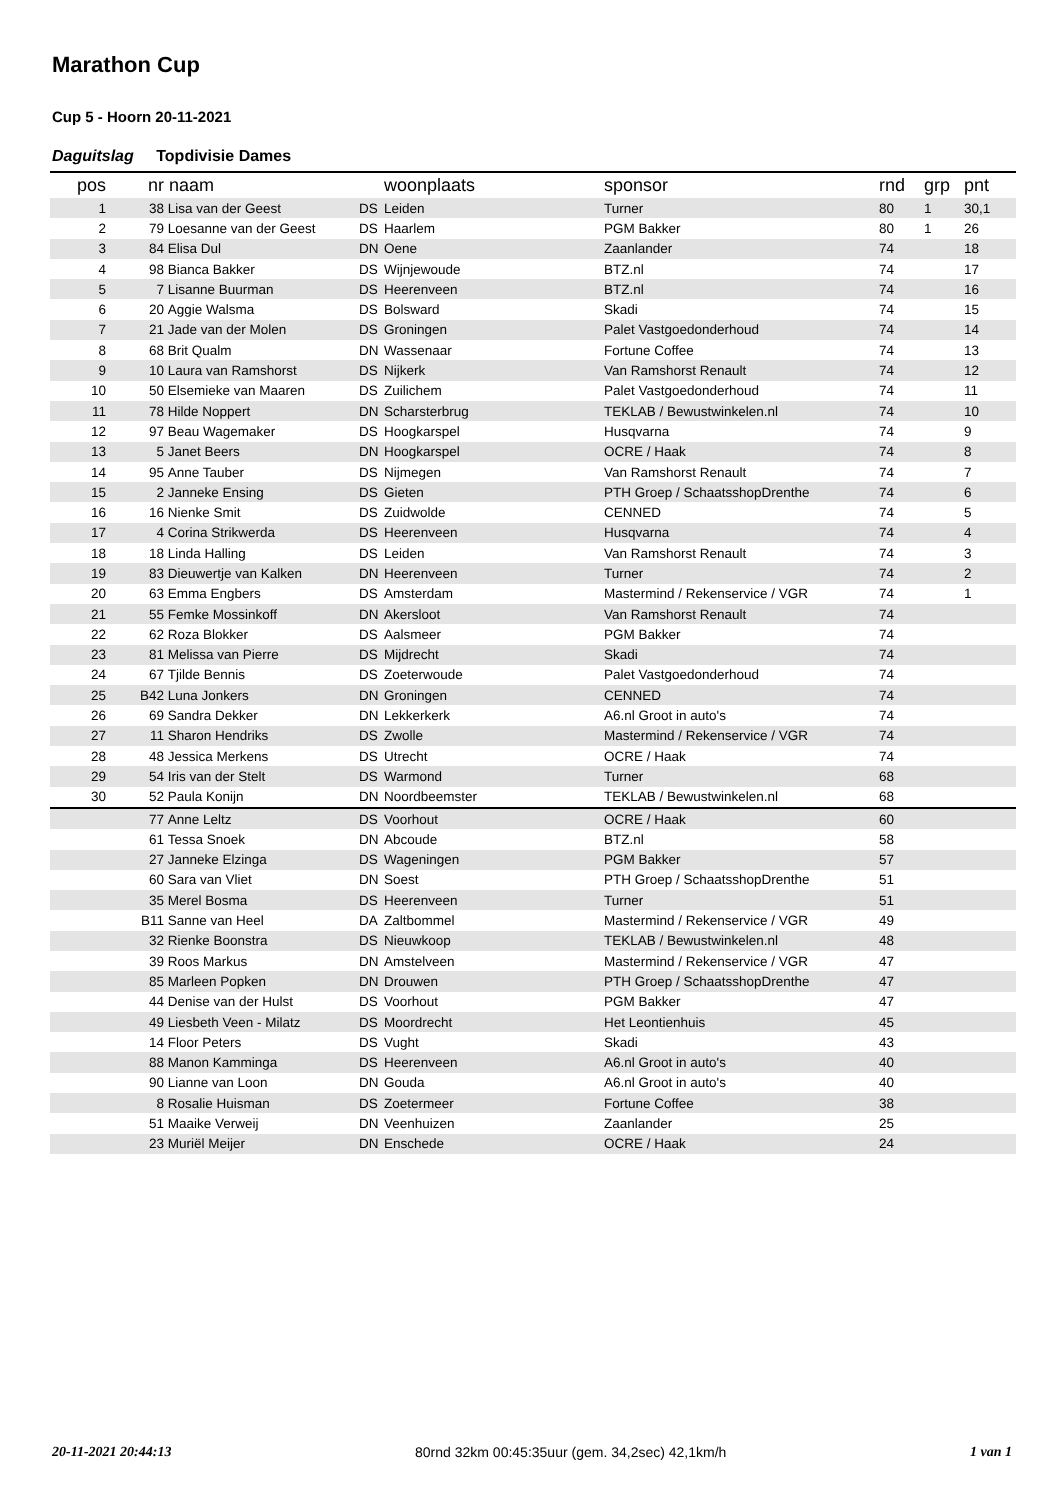Marathon Cup
Cup 5 - Hoorn 20-11-2021
Daguitslag Topdivisie Dames
| pos | nr | naam | | woonplaats | sponsor | rnd | grp | pnt |
| --- | --- | --- | --- | --- | --- | --- | --- | --- |
| 1 | 38 | Lisa van der Geest | DS | Leiden | Turner | 80 | 1 | 30,1 |
| 2 | 79 | Loesanne van der Geest | DS | Haarlem | PGM Bakker | 80 | 1 | 26 |
| 3 | 84 | Elisa Dul | DN | Oene | Zaanlander | 74 | | 18 |
| 4 | 98 | Bianca Bakker | DS | Wijnjewoude | BTZ.nl | 74 | | 17 |
| 5 | 7 | Lisanne Buurman | DS | Heerenveen | BTZ.nl | 74 | | 16 |
| 6 | 20 | Aggie Walsma | DS | Bolsward | Skadi | 74 | | 15 |
| 7 | 21 | Jade van der Molen | DS | Groningen | Palet Vastgoedonderhoud | 74 | | 14 |
| 8 | 68 | Brit Qualm | DN | Wassenaar | Fortune Coffee | 74 | | 13 |
| 9 | 10 | Laura van Ramshorst | DS | Nijkerk | Van Ramshorst Renault | 74 | | 12 |
| 10 | 50 | Elsemieke van Maaren | DS | Zuilichem | Palet Vastgoedonderhoud | 74 | | 11 |
| 11 | 78 | Hilde Noppert | DN | Scharsterbrug | TEKLAB / Bewustwinkelen.nl | 74 | | 10 |
| 12 | 97 | Beau Wagemaker | DS | Hoogkarspel | Husqvarna | 74 | | 9 |
| 13 | 5 | Janet Beers | DN | Hoogkarspel | OCRE / Haak | 74 | | 8 |
| 14 | 95 | Anne Tauber | DS | Nijmegen | Van Ramshorst Renault | 74 | | 7 |
| 15 | 2 | Janneke Ensing | DS | Gieten | PTH Groep / SchaatsshopDrenthe | 74 | | 6 |
| 16 | 16 | Nienke Smit | DS | Zuidwolde | CENNED | 74 | | 5 |
| 17 | 4 | Corina Strikwerda | DS | Heerenveen | Husqvarna | 74 | | 4 |
| 18 | 18 | Linda Halling | DS | Leiden | Van Ramshorst Renault | 74 | | 3 |
| 19 | 83 | Dieuwertje van Kalken | DN | Heerenveen | Turner | 74 | | 2 |
| 20 | 63 | Emma Engbers | DS | Amsterdam | Mastermind / Rekenservice / VGR | 74 | | 1 |
| 21 | 55 | Femke Mossinkoff | DN | Akersloot | Van Ramshorst Renault | 74 | | |
| 22 | 62 | Roza Blokker | DS | Aalsmeer | PGM Bakker | 74 | | |
| 23 | 81 | Melissa van Pierre | DS | Mijdrecht | Skadi | 74 | | |
| 24 | 67 | Tjilde Bennis | DS | Zoeterwoude | Palet Vastgoedonderhoud | 74 | | |
| 25 | B42 | Luna Jonkers | DN | Groningen | CENNED | 74 | | |
| 26 | 69 | Sandra Dekker | DN | Lekkerkerk | A6.nl Groot in auto's | 74 | | |
| 27 | 11 | Sharon Hendriks | DS | Zwolle | Mastermind / Rekenservice / VGR | 74 | | |
| 28 | 48 | Jessica Merkens | DS | Utrecht | OCRE / Haak | 74 | | |
| 29 | 54 | Iris van der Stelt | DS | Warmond | Turner | 68 | | |
| 30 | 52 | Paula Konijn | DN | Noordbeemster | TEKLAB / Bewustwinkelen.nl | 68 | | |
| | 77 | Anne Leltz | DS | Voorhout | OCRE / Haak | 60 | | |
| | 61 | Tessa Snoek | DN | Abcoude | BTZ.nl | 58 | | |
| | 27 | Janneke Elzinga | DS | Wageningen | PGM Bakker | 57 | | |
| | 60 | Sara van Vliet | DN | Soest | PTH Groep / SchaatsshopDrenthe | 51 | | |
| | 35 | Merel Bosma | DS | Heerenveen | Turner | 51 | | |
| | B11 | Sanne van Heel | DA | Zaltbommel | Mastermind / Rekenservice / VGR | 49 | | |
| | 32 | Rienke Boonstra | DS | Nieuwkoop | TEKLAB / Bewustwinkelen.nl | 48 | | |
| | 39 | Roos Markus | DN | Amstelveen | Mastermind / Rekenservice / VGR | 47 | | |
| | 85 | Marleen Popken | DN | Drouwen | PTH Groep / SchaatsshopDrenthe | 47 | | |
| | 44 | Denise van der Hulst | DS | Voorhout | PGM Bakker | 47 | | |
| | 49 | Liesbeth Veen - Milatz | DS | Moordrecht | Het Leontienhuis | 45 | | |
| | 14 | Floor Peters | DS | Vught | Skadi | 43 | | |
| | 88 | Manon Kamminga | DS | Heerenveen | A6.nl Groot in auto's | 40 | | |
| | 90 | Lianne van Loon | DN | Gouda | A6.nl Groot in auto's | 40 | | |
| | 8 | Rosalie Huisman | DS | Zoetermeer | Fortune Coffee | 38 | | |
| | 51 | Maaike Verweij | DN | Veenhuizen | Zaanlander | 25 | | |
| | 23 | Muriël Meijer | DN | Enschede | OCRE / Haak | 24 | | |
20-11-2021 20:44:13 80rnd 32km 00:45:35uur (gem. 34,2sec) 42,1km/h 1 van 1